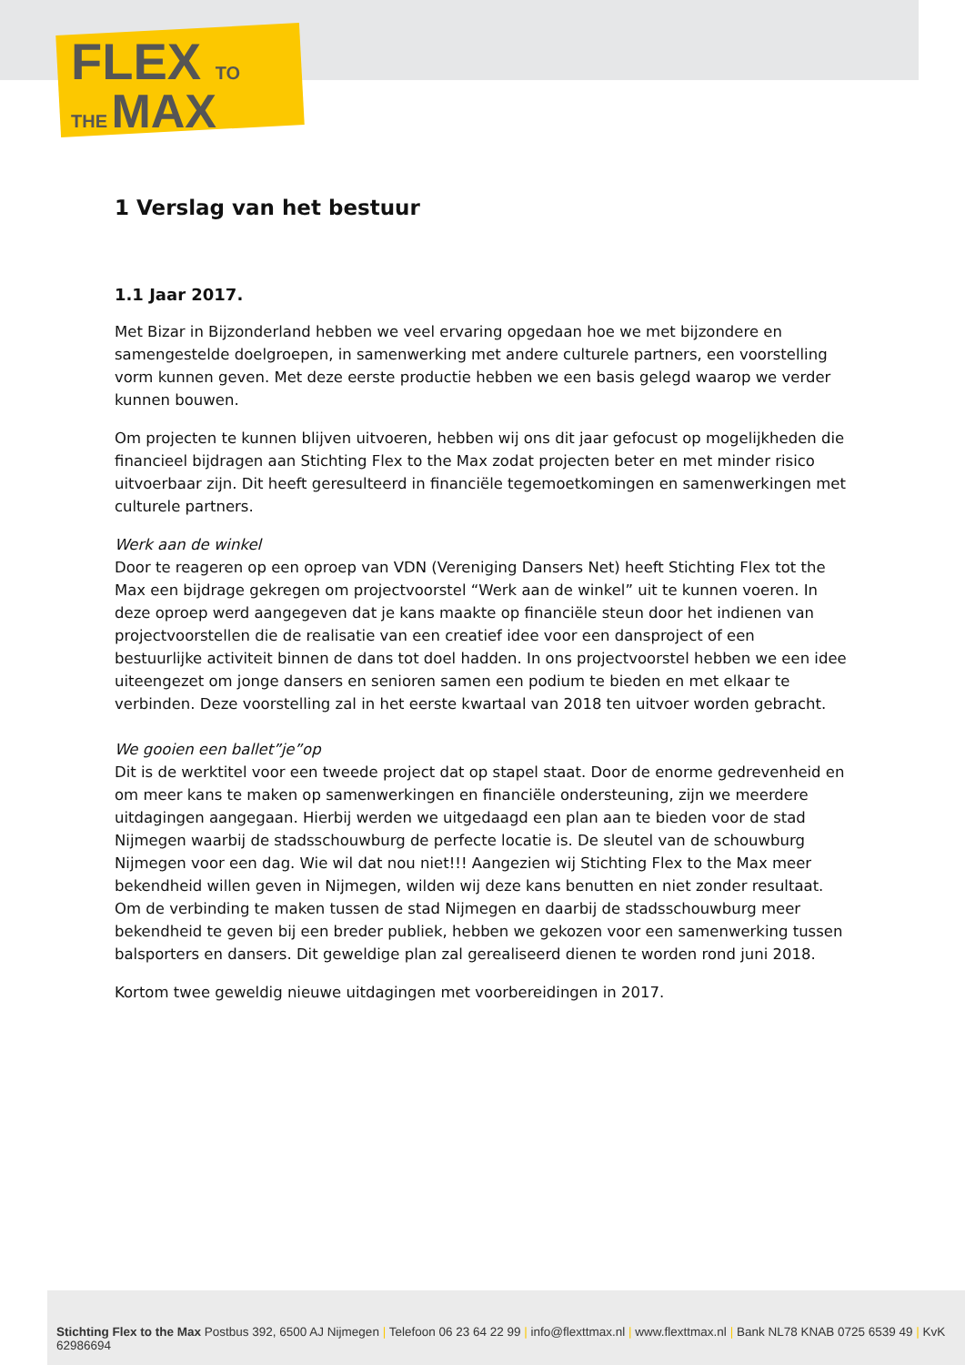FLEX TO
THE MAX
1 Verslag van het bestuur
1.1 Jaar 2017.
Met Bizar in Bijzonderland hebben we veel ervaring opgedaan hoe we met bijzondere en samengestelde doelgroepen, in samenwerking met andere culturele partners, een voorstelling vorm kunnen geven. Met deze eerste productie hebben we een basis gelegd waarop we verder kunnen bouwen.
Om projecten te kunnen blijven uitvoeren, hebben wij ons dit jaar gefocust op mogelijkheden die financieel bijdragen aan Stichting Flex to the Max zodat projecten beter en met minder risico uitvoerbaar zijn. Dit heeft geresulteerd in financiële tegemoetkomingen en samenwerkingen met culturele partners.
Werk aan de winkel
Door te reageren op een oproep van VDN (Vereniging Dansers Net) heeft Stichting Flex tot the Max een bijdrage gekregen om projectvoorstel “Werk aan de winkel” uit te kunnen voeren. In deze oproep werd aangegeven dat je kans maakte op financiële steun door het indienen van projectvoorstellen die de realisatie van een creatief idee voor een dansproject of een bestuurlijke activiteit binnen de dans tot doel hadden. In ons projectvoorstel hebben we een idee uiteengezet om jonge dansers en senioren samen een podium te bieden en met elkaar te verbinden. Deze voorstelling zal in het eerste kwartaal van 2018 ten uitvoer worden gebracht.
We gooien een ballet”je”op
Dit is de werktitel voor een tweede project dat op stapel staat. Door de enorme gedrevenheid en om meer kans te maken op samenwerkingen en financiële ondersteuning, zijn we meerdere uitdagingen aangegaan. Hierbij werden we uitgedaagd een plan aan te bieden voor de stad Nijmegen waarbij de stadsschouwburg de perfecte locatie is. De sleutel van de schouwburg Nijmegen voor een dag. Wie wil dat nou niet!!! Aangezien wij Stichting Flex to the Max meer bekendheid willen geven in Nijmegen, wilden wij deze kans benutten en niet zonder resultaat. Om de verbinding te maken tussen de stad Nijmegen en daarbij de stadsschouwburg meer bekendheid te geven bij een breder publiek, hebben we gekozen voor een samenwerking tussen balsporters en dansers. Dit geweldige plan zal gerealiseerd dienen te worden rond juni 2018.
Kortom twee geweldig nieuwe uitdagingen met voorbereidingen in 2017.
Stichting Flex to the Max Postbus 392, 6500 AJ Nijmegen | Telefoon 06 23 64 22 99 | info@flexttmax.nl | www.flexttmax.nl | Bank NL78 KNAB 0725 6539 49 | KvK 62986694